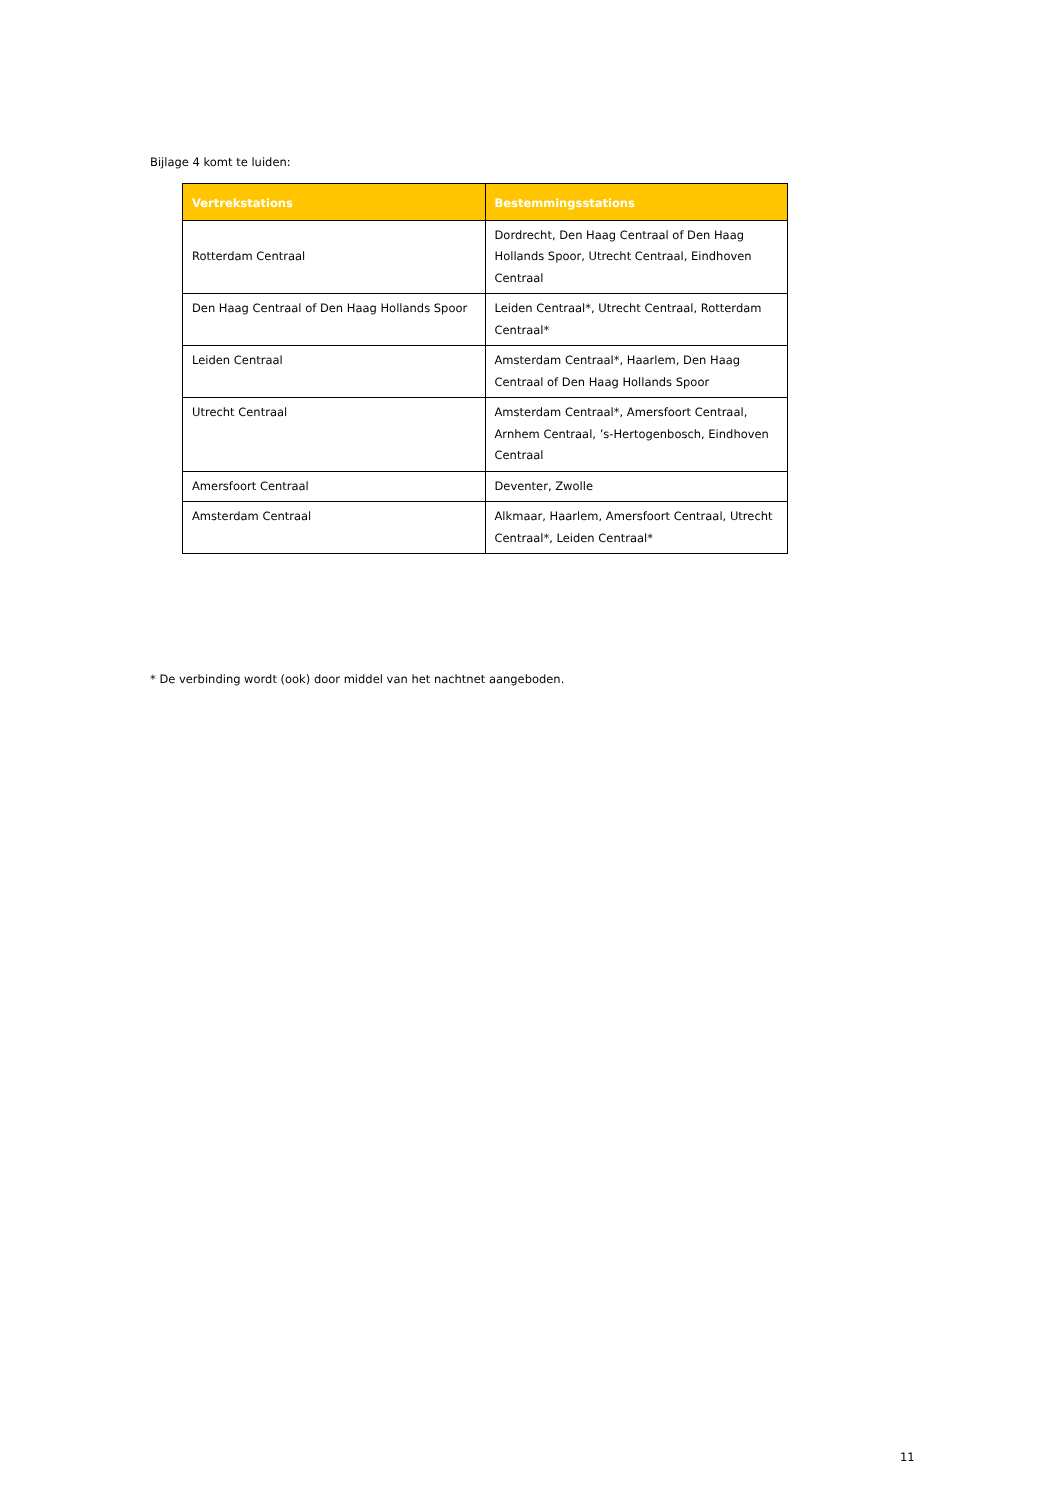Bijlage 4 komt te luiden:
| Vertrekstations | Bestemmingsstations |
| --- | --- |
| Rotterdam Centraal | Dordrecht, Den Haag Centraal of Den Haag Hollands Spoor, Utrecht Centraal, Eindhoven Centraal |
| Den Haag Centraal of Den Haag Hollands Spoor | Leiden Centraal*, Utrecht Centraal, Rotterdam Centraal* |
| Leiden Centraal | Amsterdam Centraal*, Haarlem, Den Haag Centraal of Den Haag Hollands Spoor |
| Utrecht Centraal | Amsterdam Centraal*, Amersfoort Centraal, Arnhem Centraal, ’s-Hertogenbosch, Eindhoven Centraal |
| Amersfoort Centraal | Deventer, Zwolle |
| Amsterdam Centraal | Alkmaar, Haarlem, Amersfoort Centraal, Utrecht Centraal*, Leiden Centraal* |
* De verbinding wordt (ook) door middel van het nachtnet aangeboden.
11